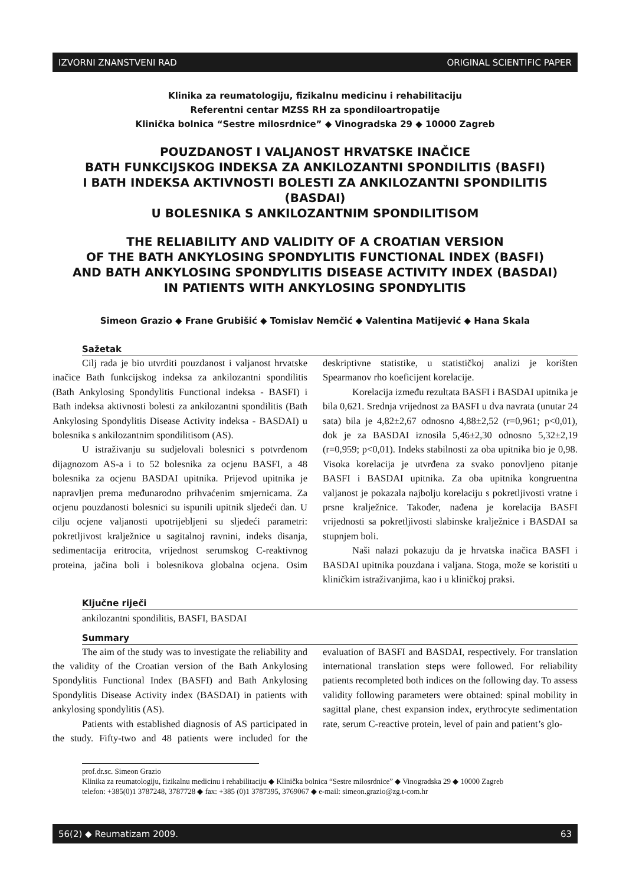IZVORNI ZNANSTVENI RAD ORIGINAL SCIENTIFIC PAPER
Klinika za reumatologiju, fizikalnu medicinu i rehabilitaciju
Referentni centar MZSS RH za spondiloartropatije
Klinička bolnica “Sestre milosrdnice” ◆ Vinogradska 29 ◆ 10000 Zagreb
POUZDANOST I VALJANOST HRVATSKE INAČICE
BATH FUNKCIJSKOG INDEKSA ZA ANKILOZANTNI SPONDILITIS (BASFI)
I BATH INDEKSA AKTIVNOSTI BOLESTI ZA ANKILOZANTNI SPONDILITIS (BASDAI)
U BOLESNIKA S ANKILOZANTNIM SPONDILITISOM
THE RELIABILITY AND VALIDITY OF A CROATIAN VERSION
OF THE BATH ANKYLOSING SPONDYLITIS FUNCTIONAL INDEX (BASFI)
AND BATH ANKYLOSING SPONDYLITIS DISEASE ACTIVITY INDEX (BASDAI)
IN PATIENTS WITH ANKYLOSING SPONDYLITIS
Simeon Grazio ◆ Frane Grubišić ◆ Tomislav Nemčić ◆ Valentina Matijević ◆ Hana Skala
Sažetak
Cilj rada je bio utvrditi pouzdanost i valjanost hrvatske inačice Bath funkcijskog indeksa za ankilozantni spondilitis (Bath Ankylosing Spondylitis Functional indeksa - BASFI) i Bath indeksa aktivnosti bolesti za ankilozantni spondilitis (Bath Ankylosing Spondylitis Disease Activity indeksa - BASDAI) u bolesnika s ankilozantnim spondilitisom (AS).
U istraživanju su sudjelovali bolesnici s potvrđenom dijagnozom AS-a i to 52 bolesnika za ocjenu BASFI, a 48 bolesnika za ocjenu BASDAI upitnika. Prijevod upitnika je napravljen prema međunarodno prihvaćenim smjernicama. Za ocjenu pouzdanosti bolesnici su ispunili upitnik sljedeći dan. U cilju ocjene valjanosti upotrijebljeni su sljedeći parametri: pokretljivost kralježnice u sagitalnoj ravnini, indeks disanja, sedimentacija eritrocita, vrijednost serumskog C-reaktivnog proteina, jačina boli i bolesnikova globalna ocjena. Osim deskriptivne statistike, u statističkoj analizi je korišten Spearmanov rho koeficijent korelacije.
Korelacija između rezultata BASFI i BASDAI upitnika je bila 0,621. Srednja vrijednost za BASFI u dva navrata (unutar 24 sata) bila je 4,82±2,67 odnosno 4,88±2,52 (r=0,961; p<0,01), dok je za BASDAI iznosila 5,46±2,30 odnosno 5,32±2,19 (r=0,959; p<0,01). Indeks stabilnosti za oba upitnika bio je 0,98. Visoka korelacija je utvrđena za svako ponovljeno pitanje BASFI i BASDAI upitnika. Za oba upitnika kongruentna valjanost je pokazala najbolju korelaciju s pokretljivosti vratne i prsne kralježnice. Također, nađena je korelacija BASFI vrijednosti sa pokretljivosti slabinske kralježnice i BASDAI sa stupnjem boli.
Naši nalazi pokazuju da je hrvatska inačica BASFI i BASDAI upitnika pouzdana i valjana. Stoga, može se koristiti u kliničkim istraživanjima, kao i u kliničkoj praksi.
Ključne riječi
ankilozantni spondilitis, BASFI, BASDAI
Summary
The aim of the study was to investigate the reliability and the validity of the Croatian version of the Bath Ankylosing Spondylitis Functional Index (BASFI) and Bath Ankylosing Spondylitis Disease Activity index (BASDAI) in patients with ankylosing spondylitis (AS).
Patients with established diagnosis of AS participated in the study. Fifty-two and 48 patients were included for the evaluation of BASFI and BASDAI, respectively. For translation international translation steps were followed. For reliability patients recompleted both indices on the following day. To assess validity following parameters were obtained: spinal mobility in sagittal plane, chest expansion index, erythrocyte sedimentation rate, serum C-reactive protein, level of pain and patient’s glo-
prof.dr.sc. Simeon Grazio
Klinika za reumatologiju, fizikalnu medicinu i rehabilitaciju ◆ Klinička bolnica “Sestre milosrdnice” ◆ Vinogradska 29 ◆ 10000 Zagreb
telefon: +385(0)1 3787248, 3787728 ◆ fax: +385 (0)1 3787395, 3769067 ◆ e-mail: simeon.grazio@zg.t-com.hr
56(2) ◆ Reumatizam 2009. 63